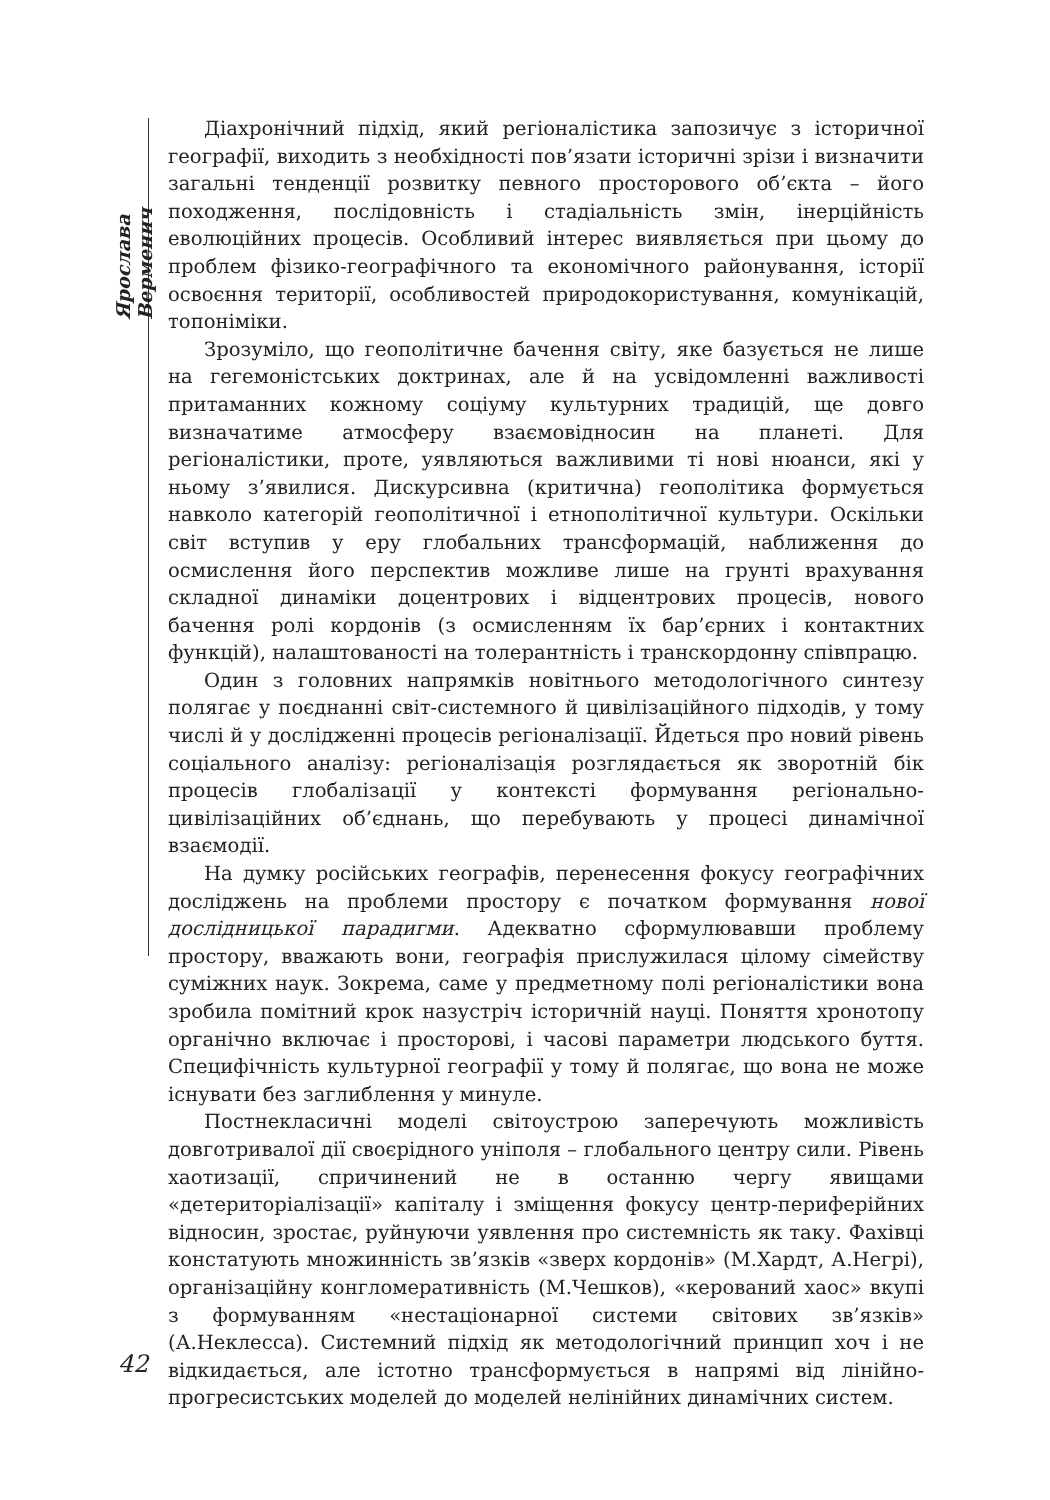Ярослава Верменич
Діахронічний підхід, який регіоналістика запозичує з історичної географії, виходить з необхідності пов’язати історичні зрізи і визначити загальні тенденції розвитку певного просторового об’єкта – його походження, послідовність і стадіальність змін, інерційність еволюційних процесів. Особливий інтерес виявляється при цьому до проблем фізико-географічного та економічного районування, історії освоєння території, особливостей природокористування, комунікацій, топоніміки.
Зрозуміло, що геополітичне бачення світу, яке базується не лише на гегемоністських доктринах, але й на усвідомленні важливості притаманних кожному соціуму культурних традицій, ще довго визначатиме атмосферу взаємовідносин на планеті. Для регіоналістики, проте, уявляються важливими ті нові нюанси, які у ньому з’явилися. Дискурсивна (критична) геополітика формується навколо категорій геополітичної і етнополітичної культури. Оскільки світ вступив у еру глобальних трансформацій, наближення до осмислення його перспектив можливе лише на грунті врахування складної динаміки доцентрових і відцентрових процесів, нового бачення ролі кордонів (з осмисленням їх бар’єрних і контактних функцій), налаштованості на толерантність і транскордонну співпрацю.
Один з головних напрямків новітнього методологічного синтезу полягає у поєднанні світ-системного й цивілізаційного підходів, у тому числі й у дослідженні процесів регіоналізації. Йдеться про новий рівень соціального аналізу: регіоналізація розглядається як зворотній бік процесів глобалізації у контексті формування регіонально-цивілізаційних об’єднань, що перебувають у процесі динамічної взаємодії.
На думку російських географів, перенесення фокусу географічних досліджень на проблеми простору є початком формування нової дослідницької парадигми. Адекватно сформулювавши проблему простору, вважають вони, географія прислужилася цілому сімейству суміжних наук. Зокрема, саме у предметному полі регіоналістики вона зробила помітний крок назустріч історичній науці. Поняття хронотопу органічно включає і просторові, і часові параметри людського буття. Специфічність культурної географії у тому й полягає, що вона не може існувати без заглиблення у минуле.
Постнекласичні моделі світоустрою заперечують можливість довготривалої дії своєрідного уніполя – глобального центру сили. Рівень хаотизації, спричинений не в останню чергу явищами «детериторіалізації» капіталу і зміщення фокусу центр-периферійних відносин, зростає, руйнуючи уявлення про системність як таку. Фахівці констатують множинність зв’язків «зверх кордонів» (М.Хардт, А.Негрі), організаційну конгломеративність (М.Чешков), «керований хаос» вкупі з формуванням «нестаціонарної системи світових зв’язків» (А.Неклесса). Системний підхід як методологічний принцип хоч і не відкидається, але істотно трансформується в напрямі від лінійно-прогресистських моделей до моделей нелінійних динамічних систем.
42